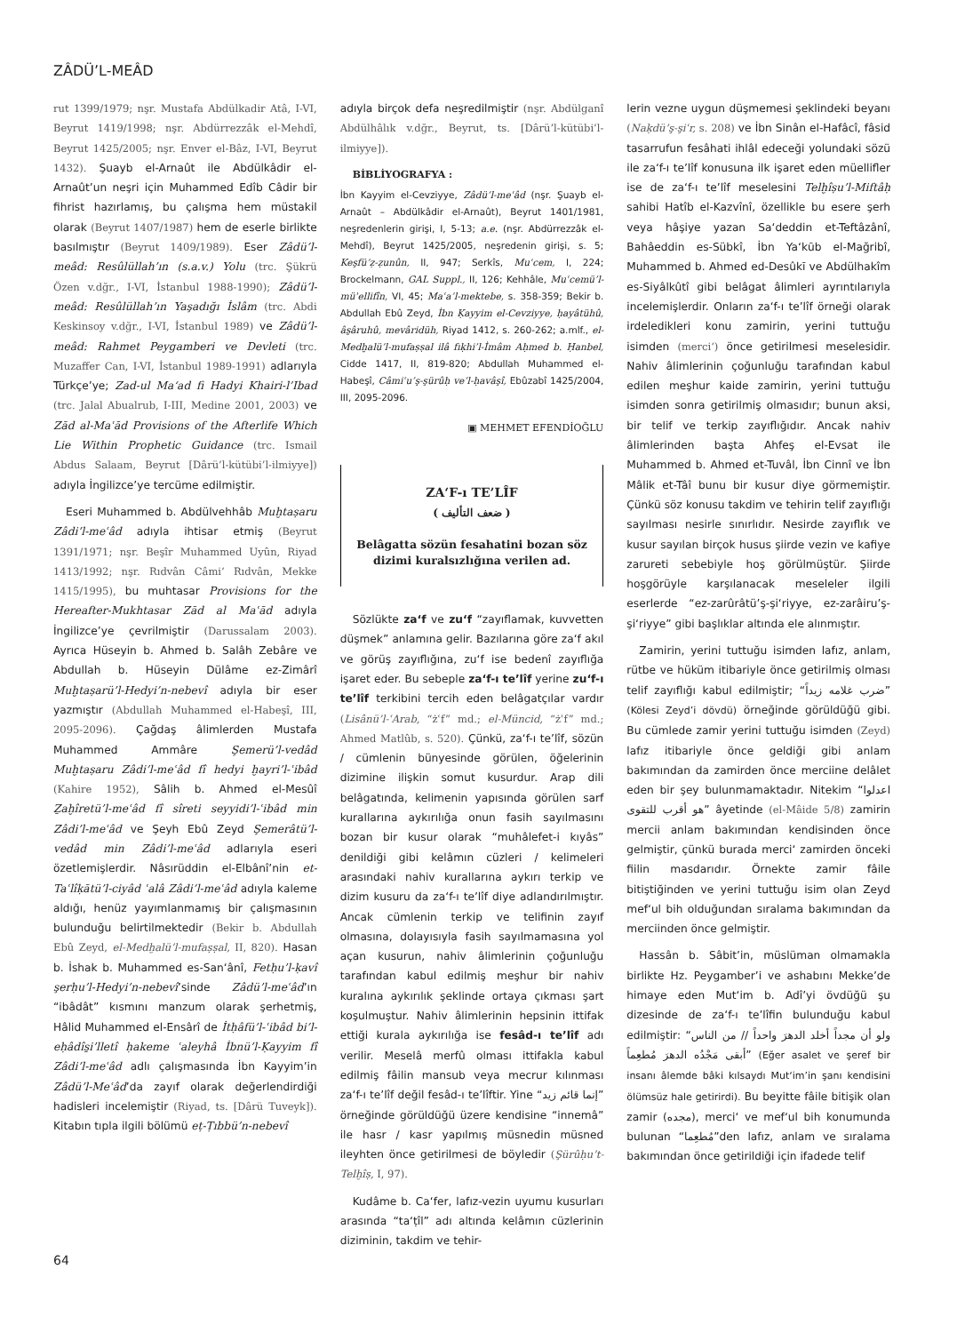ZÂDÜ’L-MEÂD
rut 1399/1979; nşr. Mustafa Abdülkadir Atâ, I-VI, Beyrut 1419/1998; nşr. Abdürrezzâk el-Mehdî, Beyrut 1425/2005; nşr. Enver el-Bâz, I-VI, Beyrut 1432). Şuayb el-Arnaût ile Abdülkâdir el-Arnaût’un neşri için Muhammed Edîb Câdir bir fihrist hazırlamış, bu çalışma hem müstakil olarak (Beyrut 1407/1987) hem de eserle birlikte basılmıştır (Beyrut 1409/1989). Eser Zâdü’l-meâd: Resûlüllah’ın (s.a.v.) Yolu (trc. Şükrü Özen v.dğr., I-VI, İstanbul 1988-1990); Zâdü’l-meâd: Resûlüllah’ın Yaşadığı İslâm (trc. Abdi Keskinsoy v.dğr., I-VI, İstanbul 1989) ve Zâdü’l-meâd: Rahmet Peygamberi ve Devleti (trc. Muzaffer Can, I-VI, İstanbul 1989-1991) adlarıyla Türkçe’ye; Zad-ul Ma‘ad fi Hadyi Khairi-l’Ibad (trc. Jalal Abualrub, I-III, Medine 2001, 2003) ve Zād al-Maʿād Provisions of the Afterlife Which Lie Within Prophetic Guidance (trc. Ismail Abdus Salaam, Beyrut [Dârü’l-kütübi’l-ilmiyye]) adıyla İngilizce’ye tercüme edilmiştir.
Eseri Muhammed b. Abdülvehhâb Muḫtaṣaru Zâdi’l-meʿâd adıyla ihtisar etmiş (Beyrut 1391/1971; nşr. Beşîr Muhammed Uyûn, Riyad 1413/1992; nşr. Rıdvân Câmi‘ Rıdvân, Mekke 1415/1995), bu muhtasar Provisions for the Hereafter-Mukhtasar Zād al Maʿād adıyla İngilizce’ye çevrilmiştir (Darussalam 2003). Ayrıca Hüseyin b. Ahmed b. Salâh Zebâre ve Abdullah b. Hüseyin Dülâme ez-Zimârî Muḫtaṣarü’l-Hedyi’n-nebevî adıyla bir eser yazmıştır (Abdullah Muhammed el-Habeşî, III, 2095-2096). Çağdaş âlimlerden Mustafa Muhammed Ammâre Şemerü’l-vedâd Muḫtaṣaru Zâdi’l-meʿâd fî hedyi ḫayri’l-ʿibâd (Kahire 1952), Sâlih b. Ahmed el-Mesûî Ẕaḫîretü’l-meʿâd fî sîreti seyyidi’l-ʿibâd min Zâdi’l-meʿâd ve Şeyh Ebû Zeyd Şemerâtü’l-vedâd min Zâdi’l-meʿâd adlarıyla eseri özetlemişlerdir. Nâsırüddin el-Elbânî’nin et-Taʿlîḳātü’l-ciyâd ʿalâ Zâdi’l-meʿâd adıyla kaleme aldığı, henüz yayımlanmamış bir çalışmasının bulunduğu belirtilmektedir (Bekir b. Abdullah Ebû Zeyd, el-Medḫalü’l-mufaṣṣal, II, 820). Hasan b. İshak b. Muhammed es-San‘ânî, Fetḥu’l-ḳavî şerḥu’l-Hedyi’n-nebevî’sinde Zâdü’l-meʿâd’ın “ibâdât” kısmını manzum olarak şerhetmiş, Hâlid Muhammed el-Ensârî de İtḥâfü’l-ʿibâd bi’l-eḥâdîs̱i’lletî ḥakeme ʿaleyhâ İbnü’l-Ḳayyim fî Zâdi’l-meʿâd adlı çalışmasında İbn Kayyim’in Zâdü’l-Meʿâd’da zayıf olarak değerlendirdiği hadisleri incelemiştir (Riyad, ts. [Dârü Tuveyk]). Kitabın tıpla ilgili bölümü eṭ-Ṭıbbü’n-nebevî
adıyla birçok defa neşredilmiştir (nşr. Abdülganî Abdülhâlık v.dğr., Beyrut, ts. [Dârü’l-kütübi’l-ilmiyye]).
BİBLİYOGRAFYA :
İbn Kayyim el-Cevziyye, Zâdü’l-meʿâd (nşr. Şuayb el-Arnaût – Abdülkâdir el-Arnaût), Beyrut 1401/1981, neşredenlerin girişi, I, 5-13; a.e. (nşr. Abdürrezzâk el-Mehdî), Beyrut 1425/2005, neşredenin girişi, s. 5; Keşfü’ẓ-ẓunûn, II, 947; Serkîs, Muʿcem, I, 224; Brockelmann, GAL Suppl., II, 126; Kehhâle, Muʿcemü’l-müʾellifîn, VI, 45; Maʿa’l-mektebe, s. 358-359; Bekir b. Abdullah Ebû Zeyd, İbn Ḳayyim el-Cevziyye, ḥayâtühû, âs̱âruhû, mevâridüh, Riyad 1412, s. 260-262; a.mlf., el-Medḫalü’l-mufaṣṣal ilâ fıḳhi’l-İmâm Aḥmed b. Ḥanbel, Cidde 1417, II, 819-820; Abdullah Muhammed el-Habeşî, Câmiʿu’ş-şürûḥ ve’l-ḥavâşî, Ebûzabî 1425/2004, III, 2095-2096.
▣ MEHMET EFENDİOĞLU
ZA‘F-ı TE’LÎF
( ضعف التأليف )
Belâgatta sözün fesahatini bozan söz dizimi kuralsızlığına verilen ad.
Sözlükte za‘f ve zu‘f “zayıflamak, kuvvetten düşmek” anlamına gelir. Bazılarına göre za‘f akıl ve görüş zayıflığına, zu‘f ise bedenî zayıflığa işaret eder. Bu sebeple za‘f-ı te’lîf yerine zu‘f-ı te’lîf terkibini tercih eden belâgatçılar vardır (Lisânü’l-ʿArab, “żʿf” md.; el-Müncid, “żʿf” md.; Ahmed Matlûb, s. 520). Çünkü, za‘f-ı te’lîf, sözün / cümlenin bünyesinde görülen, öğelerinin dizimine ilişkin somut kusurdur. Arap dili belâgatında, kelimenin yapısında görülen sarf kurallarına aykırılığa onun fasih sayılmasını bozan bir kusur olarak “muhâlefet-i kıyâs” denildiği gibi kelâmın cüzleri / kelimeleri arasındaki nahiv kurallarına aykırı terkip ve dizim kusuru da za‘f-ı te’lîf diye adlandırılmıştır. Ancak cümlenin terkip ve telifinin zayıf olmasına, dolayısıyla fasih sayılmamasına yol açan kusurun, nahiv âlimlerinin çoğunluğu tarafından kabul edilmiş meşhur bir nahiv kuralına aykırılık şeklinde ortaya çıkması şart koşulmuştur. Nahiv âlimlerinin hepsinin ittifak ettiği kurala aykırılığa ise fesâd-ı te’lîf adı verilir. Meselâ merfû olması ittifakla kabul edilmiş fâilin mansub veya mecrur kılınması za‘f-ı te’lîf değil fesâd-ı te’lîftir. Yine “إنما قائم زيد” örneğinde görüldüğü üzere kendisine “innemâ” ile hasr / kasr yapılmış müsnedin müsned ileyhten önce getirilmesi de böyledir (Şürûḥu’t-Telḫîṣ, I, 97).
Kudâme b. Ca‘fer, lafız-vezin uyumu kusurları arasında “ta‘ṭîl” adı altında kelâmın cüzlerinin diziminin, takdim ve tehir-
lerin vezne uygun düşmemesi şeklindeki beyanı (Naḳdü’ş-şiʿr, s. 208) ve İbn Sinân el-Hafâcî, fâsid tasarrufun fesâhati ihlâl edeceği yolundaki sözü ile za‘f-ı te’lîf konusuna ilk işaret eden müellifler ise de za‘f-ı te’lîf meselesini Telḫîṣu’l-Miftâḥ sahibi Hatîb el-Kazvînî, özellikle bu esere şerh veya hâşiye yazan Sa‘deddin et-Teftâzânî, Bahâeddin es-Sübkî, İbn Ya‘kūb el-Mağribî, Muhammed b. Ahmed ed-Desûkī ve Abdülhakîm es-Siyâlkûtî gibi belâgat âlimleri ayrıntılarıyla incelemişlerdir. Onların za‘f-ı te’lîf örneği olarak irdeledikleri konu zamirin, yerini tuttuğu isimden (merci‘) önce getirilmesi meselesidir. Nahiv âlimlerinin çoğunluğu tarafından kabul edilen meşhur kaide zamirin, yerini tuttuğu isimden sonra getirilmiş olmasıdır; bunun aksi, bir telif ve terkip zayıflığıdır. Ancak nahiv âlimlerinden başta Ahfeş el-Evsat ile Muhammed b. Ahmed et-Tuvâl, İbn Cinnî ve İbn Mâlik et-Tâî bunu bir kusur diye görmemiştir. Çünkü söz konusu takdim ve tehirin telif zayıflığı sayılması nesirle sınırlıdır. Nesirde zayıflık ve kusur sayılan birçok husus şiirde vezin ve kafiye zarureti sebebiyle hoş görülmüştür. Şiirde hoşgörüyle karşılanacak meseleler ilgili eserlerde “ez-zarûrâtü’ş-şi‘riyye, ez-zarâiru’ş-şi‘riyye” gibi başlıklar altında ele alınmıştır.
Zamirin, yerini tuttuğu isimden lafız, anlam, rütbe ve hüküm itibariyle önce getirilmiş olması telif zayıflığı kabul edilmiştir; “ضرب غلامه زيداً” (Kölesi Zeyd’i dövdü) örneğinde görüldüğü gibi. Bu cümlede zamir yerini tuttuğu isimden (Zeyd) lafız itibariyle önce geldiği gibi anlam bakımından da zamirden önce merciine delâlet eden bir şey bulunmamaktadır. Nitekim “اعدلوا هو أقرب للتقوى” âyetinde (el-Mâide 5/8) zamirin mercii anlam bakımından kendisinden önce gelmiştir, çünkü burada merci‘ zamirden önceki fiilin masdarıdır. Örnekte zamir fâile bitiştiğinden ve yerini tuttuğu isim olan Zeyd mef‘ul bih olduğundan sıralama bakımından da merciinden önce gelmiştir.
Hassân b. Sâbit’in, müslüman olmamakla birlikte Hz. Peygamber’i ve ashabını Mekke’de himaye eden Mut‘im b. Adî’yi övdüğü şu dizesinde de za‘f-ı te’lîfin bulunduğu kabul edilmiştir: “ولو أن مجداً أخلد الدهرَ واحداً // من الناس أبقى مَجْدُه الدهرَ مُطعِماً” (Eğer asalet ve şeref bir insanı âlemde bâki kılsaydı Mut‘im’in şanı kendisini ölümsüz hale getirirdi). Bu beyitte fâile bitişik olan zamir (مجده), merci‘ ve mef‘ul bih konumunda bulunan “مُطعِما”den lafız, anlam ve sıralama bakımından önce getirildiği için ifadede telif
64